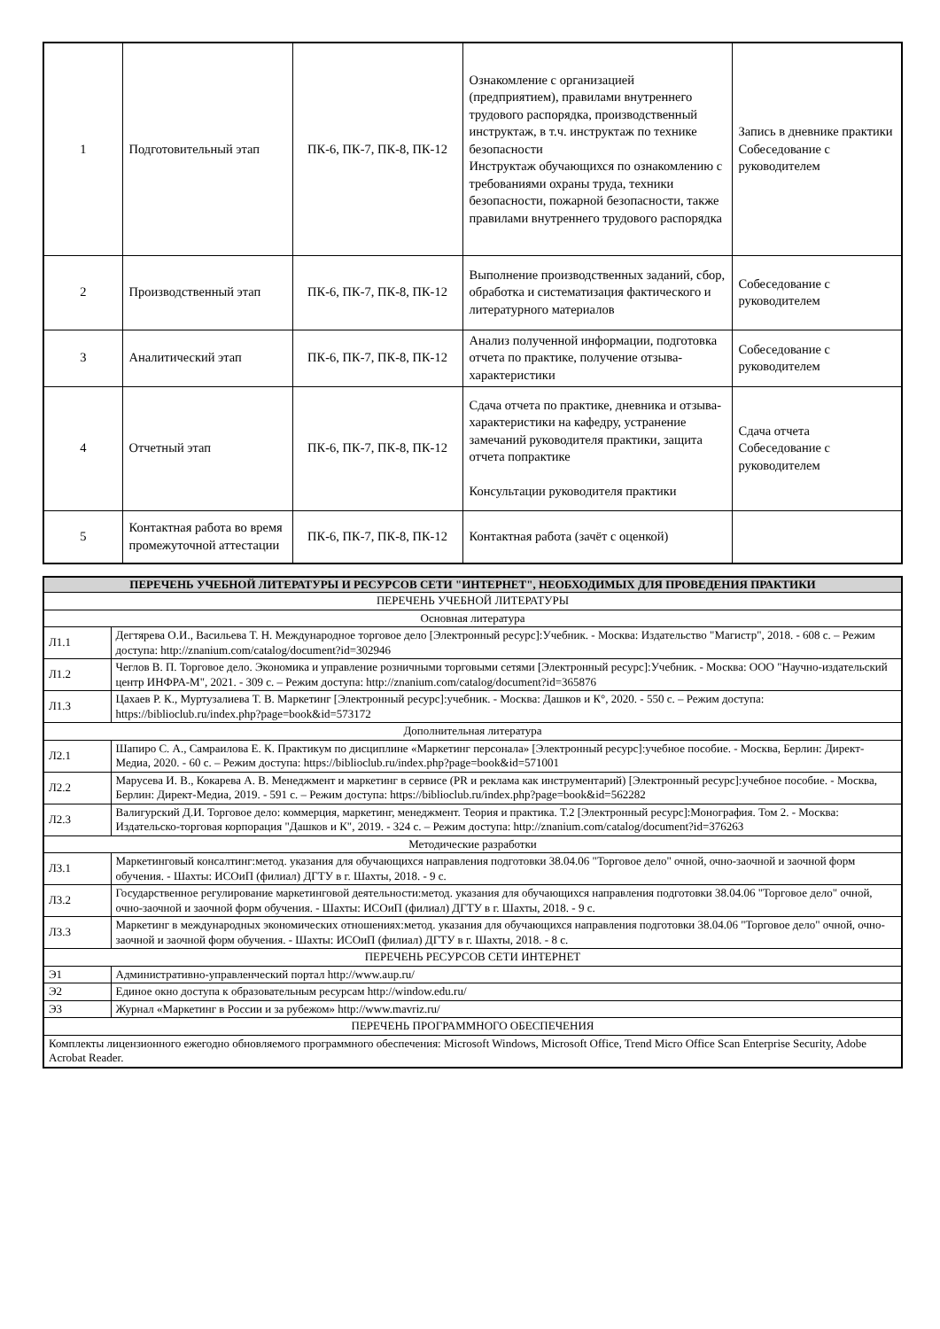| 1 | Подготовительный этап | ПК-6, ПК-7, ПК-8, ПК-12 | Ознакомление с организацией (предприятием), правилами внутреннего трудового распорядка, производственный инструктаж, в т.ч. инструктаж по технике безопасности Инструктаж обучающихся по ознакомлению с требованиями охраны труда, техники безопасности, пожарной безопасности, также правилами внутреннего трудового распорядка | Запись в дневнике практики Собеседование с руководителем |
| 2 | Производственный этап | ПК-6, ПК-7, ПК-8, ПК-12 | Выполнение производственных заданий, сбор, обработка и систематизация фактического и литературного материалов | Собеседование с руководителем |
| 3 | Аналитический этап | ПК-6, ПК-7, ПК-8, ПК-12 | Анализ полученной информации, подготовка отчета по практике, получение отзыва- характеристики | Собеседование с руководителем |
| 4 | Отчетный этап | ПК-6, ПК-7, ПК-8, ПК-12 | Сдача отчета по практике, дневника и отзыва- характеристики на кафедру, устранение замечаний руководителя практики, защита отчета попрактике Консультации руководителя практики | Сдача отчета Собеседование с руководителем |
| 5 | Контактная работа во время промежуточной аттестации | ПК-6, ПК-7, ПК-8, ПК-12 | Контактная работа (зачёт с оценкой) | |
| ПЕРЕЧЕНЬ УЧЕБНОЙ ЛИТЕРАТУРЫ И РЕСУРСОВ СЕТИ "ИНТЕРНЕТ", НЕОБХОДИМЫХ ДЛЯ ПРОВЕДЕНИЯ ПРАКТИКИ | |
| --- | --- |
| ПЕРЕЧЕНЬ УЧЕБНОЙ ЛИТЕРАТУРЫ | |
| Основная литература | |
| Л1.1 | Дегтярева О.И., Васильева Т. Н. Международное торговое дело [Электронный ресурс]:Учебник. - Москва: Издательство "Магистр", 2018. - 608 с. – Режим доступа: http://znanium.com/catalog/document?id=302946 |
| Л1.2 | Чеглов В. П. Торговое дело. Экономика и управление розничными торговыми сетями [Электронный ресурс]:Учебник. - Москва: ООО "Научно-издательский центр ИНФРА-М", 2021. - 309 с. – Режим доступа: http://znanium.com/catalog/document?id=365876 |
| Л1.3 | Цахаев Р. К., Муртузалиева Т. В. Маркетинг [Электронный ресурс]:учебник. - Москва: Дашков и К°, 2020. - 550 с. – Режим доступа: https://biblioclub.ru/index.php?page=book&id=573172 |
| Дополнительная литература | |
| Л2.1 | Шапиро С. А., Самраилова Е. К. Практикум по дисциплине «Маркетинг персонала» [Электронный ресурс]:учебное пособие. - Москва, Берлин: Директ-Медиа, 2020. - 60 с. – Режим доступа: https://biblioclub.ru/index.php?page=book&id=571001 |
| Л2.2 | Марусева И. В., Кокарева А. В. Менеджмент и маркетинг в сервисе (PR и реклама как инструментарий) [Электронный ресурс]:учебное пособие. - Москва, Берлин: Директ-Медиа, 2019. - 591 с. – Режим доступа: https://biblioclub.ru/index.php?page=book&id=562282 |
| Л2.3 | Валигурский Д.И. Торговое дело: коммерция, маркетинг, менеджмент. Теория и практика. Т.2 [Электронный ресурс]:Монография. Том 2. - Москва: Издательско-торговая корпорация "Дашков и К", 2019. - 324 с. – Режим доступа: http://znanium.com/catalog/document?id=376263 |
| Методические разработки | |
| Л3.1 | Маркетинговый консалтинг:метод. указания для обучающихся направления подготовки 38.04.06 "Торговое дело" очной, очно-заочной и заочной форм обучения. - Шахты: ИСОиП (филиал) ДГТУ в г. Шахты, 2018. - 9 с. |
| Л3.2 | Государственное регулирование маркетинговой деятельности:метод. указания для обучающихся направления подготовки 38.04.06 "Торговое дело" очной, очно-заочной и заочной форм обучения. - Шахты: ИСОиП (филиал) ДГТУ в г. Шахты, 2018. - 9 с. |
| Л3.3 | Маркетинг в международных экономических отношениях:метод. указания для обучающихся направления подготовки 38.04.06 "Торговое дело" очной, очно-заочной и заочной форм обучения. - Шахты: ИСОиП (филиал) ДГТУ в г. Шахты, 2018. - 8 с. |
| ПЕРЕЧЕНЬ РЕСУРСОВ СЕТИ ИНТЕРНЕТ | |
| Э1 | Административно-управленческий портал http://www.aup.ru/ |
| Э2 | Единое окно доступа к образовательным ресурсам http://window.edu.ru/ |
| Э3 | Журнал «Маркетинг в России и за рубежом» http://www.mavriz.ru/ |
| ПЕРЕЧЕНЬ ПРОГРАММНОГО ОБЕСПЕЧЕНИЯ | |
| Комплекты лицензионного ежегодно обновляемого программного обеспечения: Microsoft Windows, Microsoft Office, Trend Micro Office Scan Enterprise Security, Adobe Acrobat Reader. | |